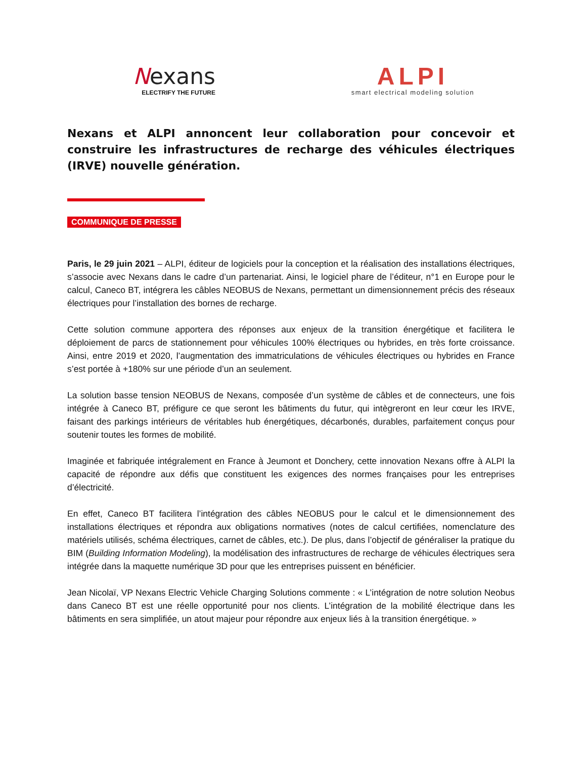Nexans
ELECTRIFY THE FUTURE
ALPI
smart electrical modeling solution
Nexans et ALPI annoncent leur collaboration pour concevoir et construire les infrastructures de recharge des véhicules électriques (IRVE) nouvelle génération.
COMMUNIQUE DE PRESSE
Paris, le 29 juin 2021 – ALPI, éditeur de logiciels pour la conception et la réalisation des installations électriques, s’associe avec Nexans dans le cadre d’un partenariat. Ainsi, le logiciel phare de l’éditeur, n°1 en Europe pour le calcul, Caneco BT, intégrera les câbles NEOBUS de Nexans, permettant un dimensionnement précis des réseaux électriques pour l’installation des bornes de recharge.
Cette solution commune apportera des réponses aux enjeux de la transition énergétique et facilitera le déploiement de parcs de stationnement pour véhicules 100% électriques ou hybrides, en très forte croissance. Ainsi, entre 2019 et 2020, l’augmentation des immatriculations de véhicules électriques ou hybrides en France s’est portée à +180% sur une période d’un an seulement.
La solution basse tension NEOBUS de Nexans, composée d’un système de câbles et de connecteurs, une fois intégrée à Caneco BT, préfigure ce que seront les bâtiments du futur, qui intègreront en leur cœur les IRVE, faisant des parkings intérieurs de véritables hub énergétiques, décarbonés, durables, parfaitement conçus pour soutenir toutes les formes de mobilité.
Imaginée et fabriquée intégralement en France à Jeumont et Donchery, cette innovation Nexans offre à ALPI la capacité de répondre aux défis que constituent les exigences des normes françaises pour les entreprises d’électricité.
En effet, Caneco BT facilitera l’intégration des câbles NEOBUS pour le calcul et le dimensionnement des installations électriques et répondra aux obligations normatives (notes de calcul certifiées, nomenclature des matériels utilisés, schéma électriques, carnet de câbles, etc.). De plus, dans l’objectif de généraliser la pratique du BIM (Building Information Modeling), la modélisation des infrastructures de recharge de véhicules électriques sera intégrée dans la maquette numérique 3D pour que les entreprises puissent en bénéficier.
Jean Nicolaï, VP Nexans Electric Vehicle Charging Solutions commente : « L’intégration de notre solution Neobus dans Caneco BT est une réelle opportunité pour nos clients. L’intégration de la mobilité électrique dans les bâtiments en sera simplifiée, un atout majeur pour répondre aux enjeux liés à la transition énergétique. »